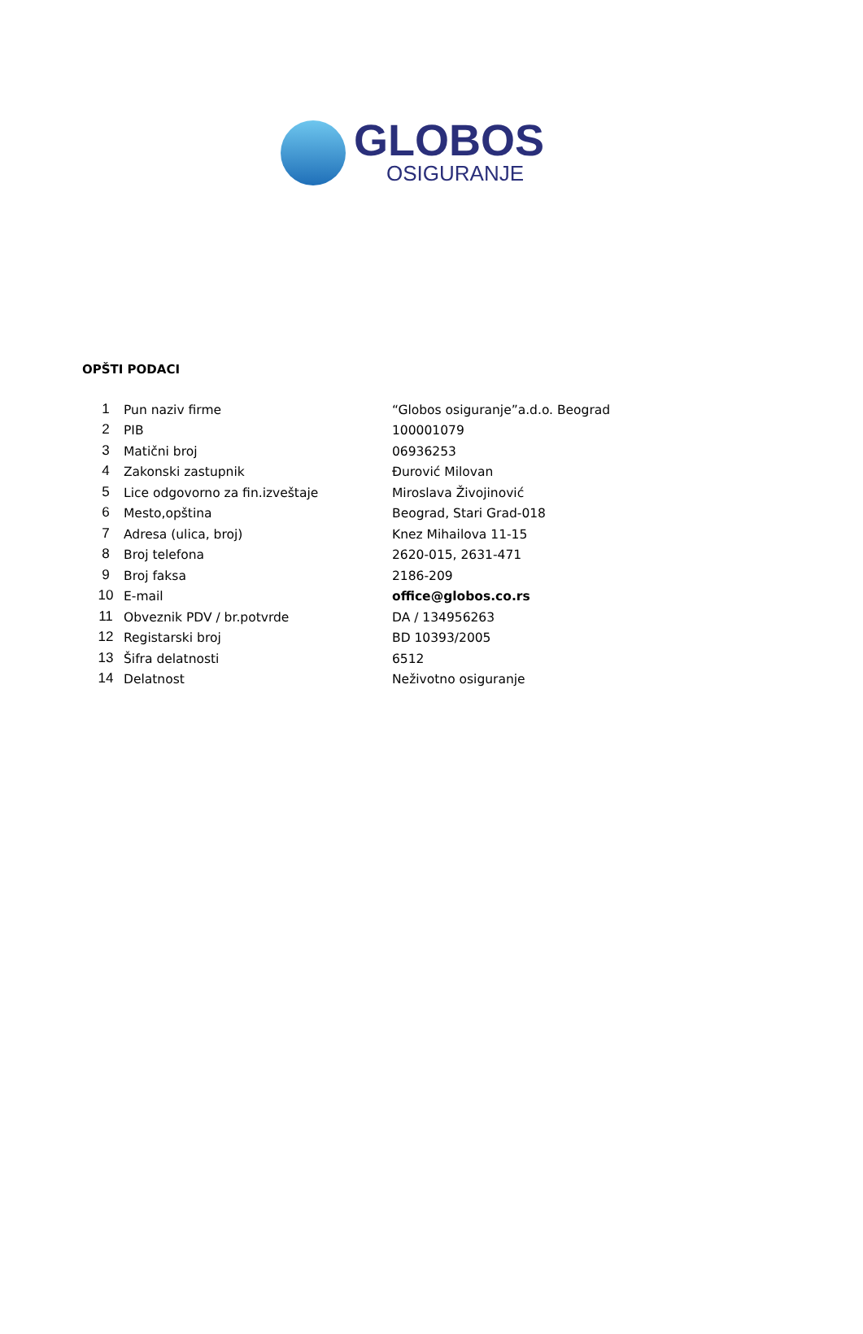GLOBOS
OSIGURANJE
OPŠTI PODACI
| 1 | Pun naziv firme | “Globos osiguranje”a.d.o. Beograd |
| 2 | PIB | 100001079 |
| 3 | Matični broj | 06936253 |
| 4 | Zakonski zastupnik | Đurović Milovan |
| 5 | Lice odgovorno za fin.izveštaje | Miroslava Živojinović |
| 6 | Mesto,opština | Beograd, Stari Grad-018 |
| 7 | Adresa (ulica, broj) | Knez Mihailova 11-15 |
| 8 | Broj telefona | 2620-015, 2631-471 |
| 9 | Broj faksa | 2186-209 |
| 10 | E-mail | office@globos.co.rs |
| 11 | Obveznik PDV / br.potvrde | DA / 134956263 |
| 12 | Registarski broj | BD 10393/2005 |
| 13 | Šifra delatnosti | 6512 |
| 14 | Delatnost | Neživotno osiguranje |